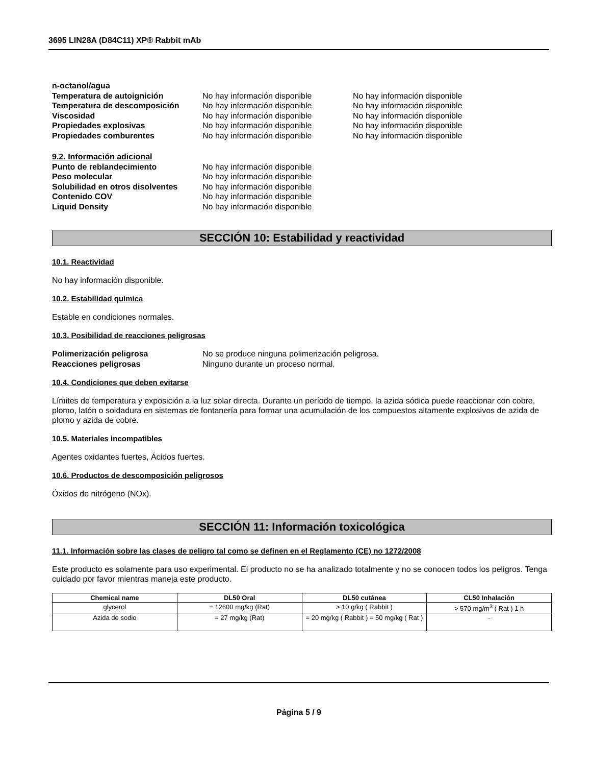3695 LIN28A (D84C11) XP® Rabbit mAb
n-octanol/agua
Temperatura de autoignición No hay información disponible No hay información disponible
Temperatura de descomposición No hay información disponible No hay información disponible
Viscosidad No hay información disponible No hay información disponible
Propiedades explosivas No hay información disponible No hay información disponible
Propiedades comburentes No hay información disponible No hay información disponible
9.2. Información adicional
Punto de reblandecimiento No hay información disponible
Peso molecular No hay información disponible
Solubilidad en otros disolventes
No hay información disponible
Contenido COV No hay información disponible
Liquid Density No hay información disponible
SECCIÓN 10: Estabilidad y reactividad
10.1. Reactividad
No hay información disponible.
10.2. Estabilidad química
Estable en condiciones normales.
10.3. Posibilidad de reacciones peligrosas
Polimerización peligrosa No se produce ninguna polimerización peligrosa.
Reacciones peligrosas Ninguno durante un proceso normal.
10.4. Condiciones que deben evitarse
Límites de temperatura y exposición a la luz solar directa. Durante un período de tiempo, la azida sódica puede reaccionar con cobre, plomo, latón o soldadura en sistemas de fontanería para formar una acumulación de los compuestos altamente explosivos de azida de plomo y azida de cobre.
10.5. Materiales incompatibles
Agentes oxidantes fuertes, Ácidos fuertes.
10.6. Productos de descomposición peligrosos
Óxidos de nitrógeno (NOx).
SECCIÓN 11: Información toxicológica
11.1. Información sobre las clases de peligro tal como se definen en el Reglamento (CE) no 1272/2008
Este producto es solamente para uso experimental. El producto no se ha analizado totalmente y no se conocen todos los peligros. Tenga cuidado por favor mientras maneja este producto.
| Chemical name | DL50 Oral | DL50 cutánea | CL50 Inhalación |
| --- | --- | --- | --- |
| glycerol | = 12600 mg/kg (Rat) | > 10 g/kg ( Rabbit ) | > 570 mg/m<sup>3</sup> ( Rat ) 1 h |
| Azida de sodio | = 27 mg/kg (Rat) | = 20 mg/kg ( Rabbit ) = 50 mg/kg ( Rat ) | - |
Página 5 / 9